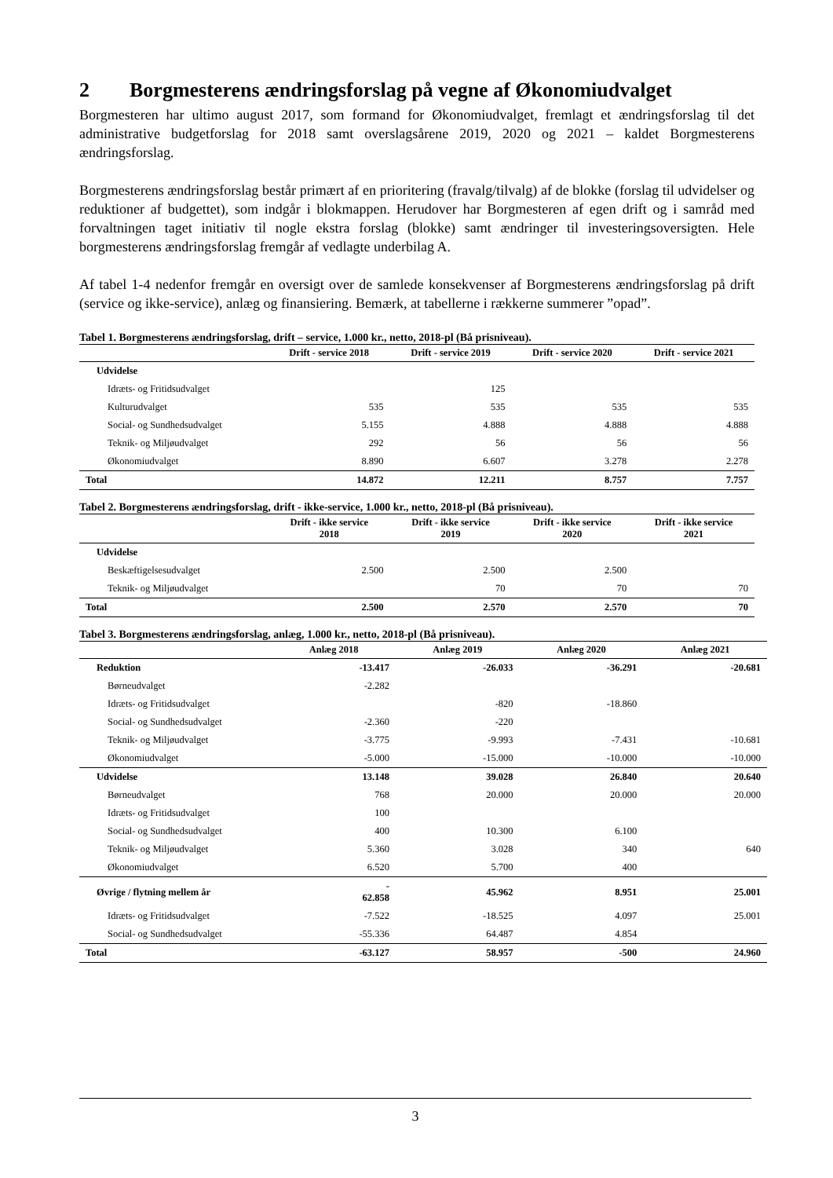2 Borgmesterens ændringsforslag på vegne af Økonomiudvalget
Borgmesteren har ultimo august 2017, som formand for Økonomiudvalget, fremlagt et ændringsforslag til det administrative budgetforslag for 2018 samt overslagsårene 2019, 2020 og 2021 – kaldet Borgmesterens ændringsforslag.
Borgmesterens ændringsforslag består primært af en prioritering (fravalg/tilvalg) af de blokke (forslag til udvidelser og reduktioner af budgettet), som indgår i blokmappen. Herudover har Borgmesteren af egen drift og i samråd med forvaltningen taget initiativ til nogle ekstra forslag (blokke) samt ændringer til investeringsoversigten. Hele borgmesterens ændringsforslag fremgår af vedlagte underbilag A.
Af tabel 1-4 nedenfor fremgår en oversigt over de samlede konsekvenser af Borgmesterens ændringsforslag på drift (service og ikke-service), anlæg og finansiering. Bemærk, at tabellerne i rækkerne summerer ”opad”.
Tabel 1. Borgmesterens ændringsforslag, drift – service, 1.000 kr., netto, 2018-pl (Bå prisniveau).
| | Drift - service 2018 | Drift - service 2019 | Drift - service 2020 | Drift - service 2021 |
| --- | --- | --- | --- | --- |
| Udvidelse | | | | |
| Idræts- og Fritidsudvalget | | 125 | | |
| Kulturudvalget | 535 | 535 | 535 | 535 |
| Social- og Sundhedsudvalget | 5.155 | 4.888 | 4.888 | 4.888 |
| Teknik- og Miljøudvalget | 292 | 56 | 56 | 56 |
| Økonomiudvalget | 8.890 | 6.607 | 3.278 | 2.278 |
| Total | 14.872 | 12.211 | 8.757 | 7.757 |
Tabel 2. Borgmesterens ændringsforslag, drift - ikke-service, 1.000 kr., netto, 2018-pl (Bå prisniveau).
| | Drift - ikke service 2018 | Drift - ikke service 2019 | Drift - ikke service 2020 | Drift - ikke service 2021 |
| --- | --- | --- | --- | --- |
| Udvidelse | | | | |
| Beskæftigelsesudvalget | 2.500 | 2.500 | 2.500 | |
| Teknik- og Miljøudvalget | | 70 | 70 | 70 |
| Total | 2.500 | 2.570 | 2.570 | 70 |
Tabel 3. Borgmesterens ændringsforslag, anlæg, 1.000 kr., netto, 2018-pl (Bå prisniveau).
| | Anlæg 2018 | Anlæg 2019 | Anlæg 2020 | Anlæg 2021 |
| --- | --- | --- | --- | --- |
| Reduktion | -13.417 | -26.033 | -36.291 | -20.681 |
| Børneudvalget | -2.282 | | | |
| Idræts- og Fritidsudvalget | | -820 | -18.860 | |
| Social- og Sundhedsudvalget | -2.360 | -220 | | |
| Teknik- og Miljøudvalget | -3.775 | -9.993 | -7.431 | -10.681 |
| Økonomiudvalget | -5.000 | -15.000 | -10.000 | -10.000 |
| Udvidelse | 13.148 | 39.028 | 26.840 | 20.640 |
| Børneudvalget | 768 | 20.000 | 20.000 | 20.000 |
| Idræts- og Fritidsudvalget | 100 | | | |
| Social- og Sundhedsudvalget | 400 | 10.300 | 6.100 | |
| Teknik- og Miljøudvalget | 5.360 | 3.028 | 340 | 640 |
| Økonomiudvalget | 6.520 | 5.700 | 400 | |
| Øvrige / flytning mellem år | - 62.858 | 45.962 | 8.951 | 25.001 |
| Idræts- og Fritidsudvalget | -7.522 | -18.525 | 4.097 | 25.001 |
| Social- og Sundhedsudvalget | -55.336 | 64.487 | 4.854 | |
| Total | -63.127 | 58.957 | -500 | 24.960 |
3